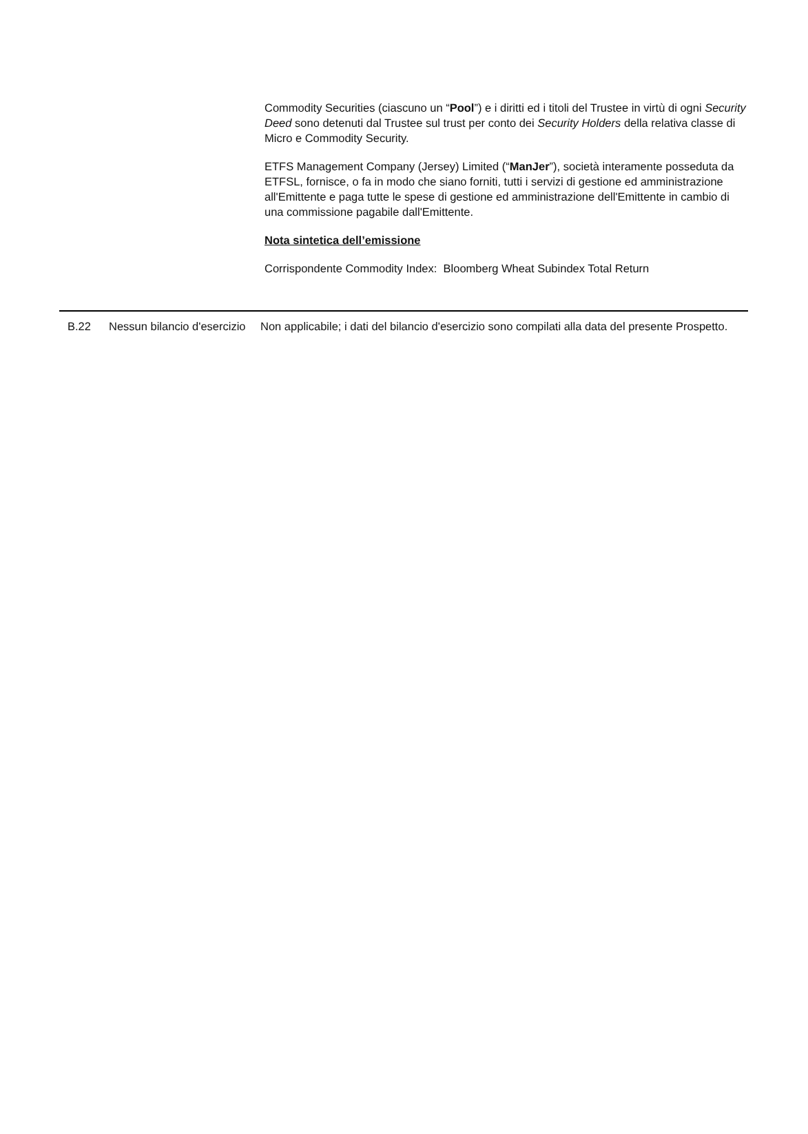Commodity Securities (ciascuno un “Pool”) e i diritti ed i titoli del Trustee in virtù di ogni Security Deed sono detenuti dal Trustee sul trust per conto dei Security Holders della relativa classe di Micro e Commodity Security.
ETFS Management Company (Jersey) Limited (“ManJer”), società interamente posseduta da ETFSL, fornisce, o fa in modo che siano forniti, tutti i servizi di gestione ed amministrazione all'Emittente e paga tutte le spese di gestione ed amministrazione dell'Emittente in cambio di una commissione pagabile dall'Emittente.
Nota sintetica dell’emissione
Corrispondente Commodity Index: Bloomberg Wheat Subindex Total Return
| B.22 | Nessun bilancio d'esercizio | Non applicabile; i dati del bilancio d'esercizio sono compilati alla data del presente Prospetto. |